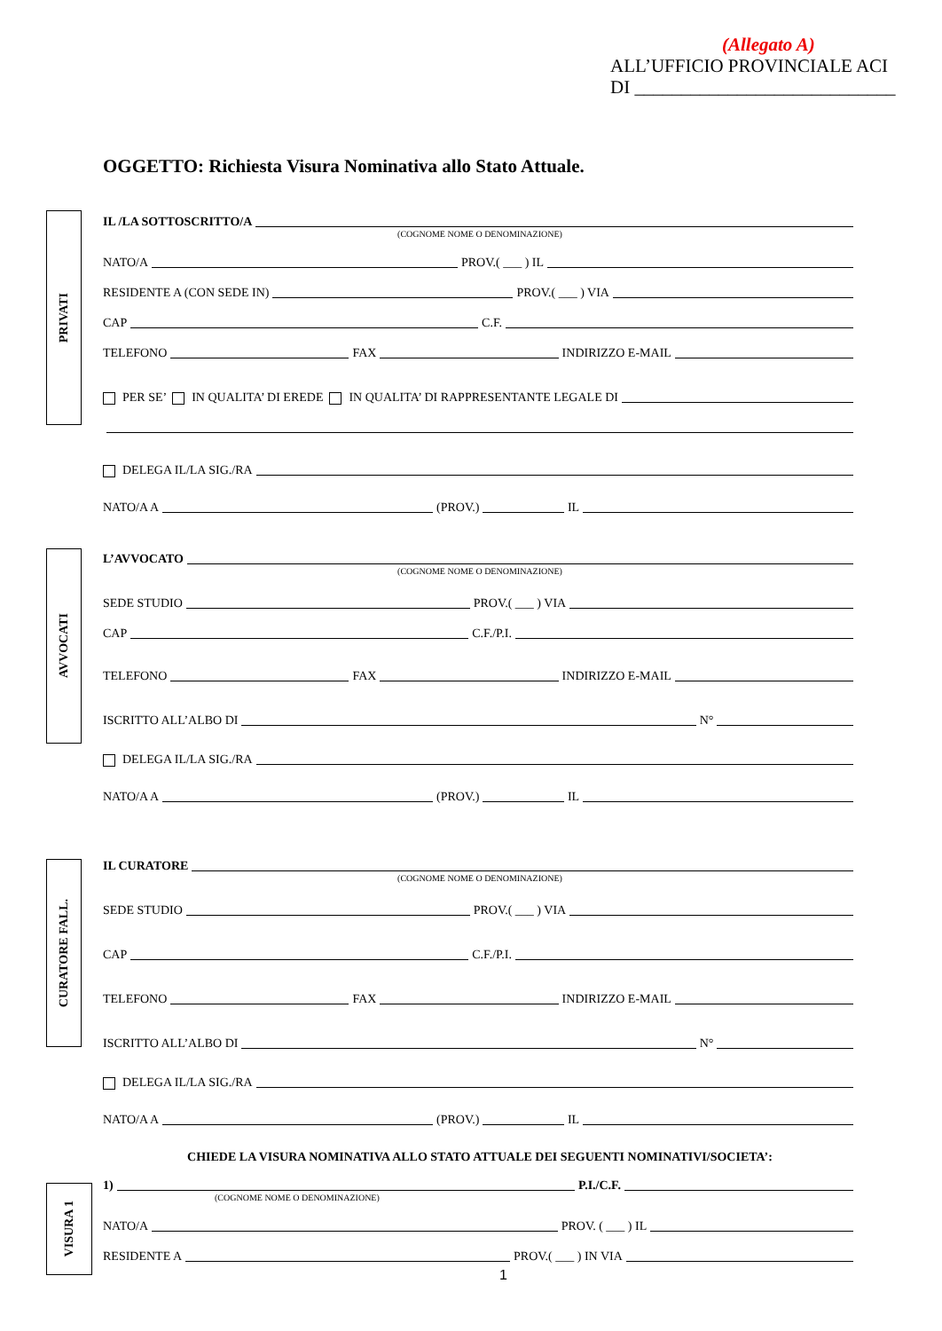(Allegato A)
ALL’UFFICIO PROVINCIALE ACI
DI ____________________________
OGGETTO: Richiesta Visura Nominativa allo Stato Attuale.
PRIVATI
IL /LA SOTTOSCRITTO/A
(COGNOME NOME O DENOMINAZIONE)
NATO/A PROV.( ___ ) IL
RESIDENTE A (CON SEDE IN) PROV.( ___ ) VIA
CAP C.F.
TELEFONO FAX INDIRIZZO E-MAIL
PER SE’ IN QUALITA’ DI EREDE IN QUALITA’ DI RAPPRESENTANTE LEGALE DI
DELEGA IL/LA SIG./RA
NATO/A A (PROV.) IL
AVVOCATI
L’AVVOCATO
(COGNOME NOME O DENOMINAZIONE)
SEDE STUDIO PROV.( ___ ) VIA
CAP C.F./P.I.
TELEFONO FAX INDIRIZZO E-MAIL
ISCRITTO ALL’ALBO DI N°
DELEGA IL/LA SIG./RA
NATO/A A (PROV.) IL
CURATORE FALL.
IL CURATORE
(COGNOME NOME O DENOMINAZIONE)
SEDE STUDIO PROV.( ___ ) VIA
CAP C.F./P.I.
TELEFONO FAX INDIRIZZO E-MAIL
ISCRITTO ALL’ALBO DI N°
DELEGA IL/LA SIG./RA
NATO/A A (PROV.) IL
CHIEDE LA VISURA NOMINATIVA ALLO STATO ATTUALE DEI SEGUENTI NOMINATIVI/SOCIETA’:
VISURA 1
1) P.I./C.F.
(COGNOME NOME O DENOMINAZIONE)
NATO/A PROV. ( ___ ) IL
RESIDENTE A PROV.( ___ ) IN VIA
1